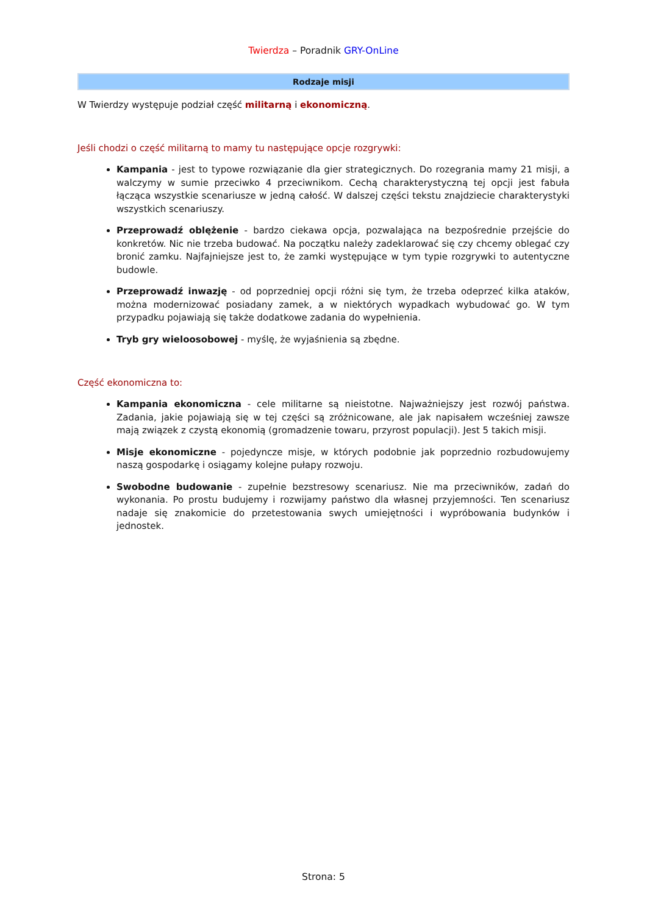Twierdza – Poradnik GRY-OnLine
Rodzaje misji
W Twierdzy występuje podział część militarną i ekonomiczną.
Jeśli chodzi o część militarną to mamy tu następujące opcje rozgrywki:
Kampania - jest to typowe rozwiązanie dla gier strategicznych. Do rozegrania mamy 21 misji, a walczymy w sumie przeciwko 4 przeciwnikom. Cechą charakterystyczną tej opcji jest fabuła łącząca wszystkie scenariusze w jedną całość. W dalszej części tekstu znajdziecie charakterystyki wszystkich scenariuszy.
Przeprowadź oblężenie - bardzo ciekawa opcja, pozwalająca na bezpośrednie przejście do konkretów. Nic nie trzeba budować. Na początku należy zadeklarować się czy chcemy oblegać czy bronić zamku. Najfajniejsze jest to, że zamki występujące w tym typie rozgrywki to autentyczne budowle.
Przeprowadź inwazję - od poprzedniej opcji różni się tym, że trzeba odeprzeć kilka ataków, można modernizować posiadany zamek, a w niektórych wypadkach wybudować go. W tym przypadku pojawiają się także dodatkowe zadania do wypełnienia.
Tryb gry wieloosobowej - myślę, że wyjaśnienia są zbędne.
Część ekonomiczna to:
Kampania ekonomiczna - cele militarne są nieistotne. Najważniejszy jest rozwój państwa. Zadania, jakie pojawiają się w tej części są zróżnicowane, ale jak napisałem wcześniej zawsze mają związek z czystą ekonomią (gromadzenie towaru, przyrost populacji). Jest 5 takich misji.
Misje ekonomiczne - pojedyncze misje, w których podobnie jak poprzednio rozbudowujemy naszą gospodarkę i osiągamy kolejne pułapy rozwoju.
Swobodne budowanie - zupełnie bezstresowy scenariusz. Nie ma przeciwników, zadań do wykonania. Po prostu budujemy i rozwijamy państwo dla własnej przyjemności. Ten scenariusz nadaje się znakomicie do przetestowania swych umiejętności i wypróbowania budynków i jednostek.
Strona: 5